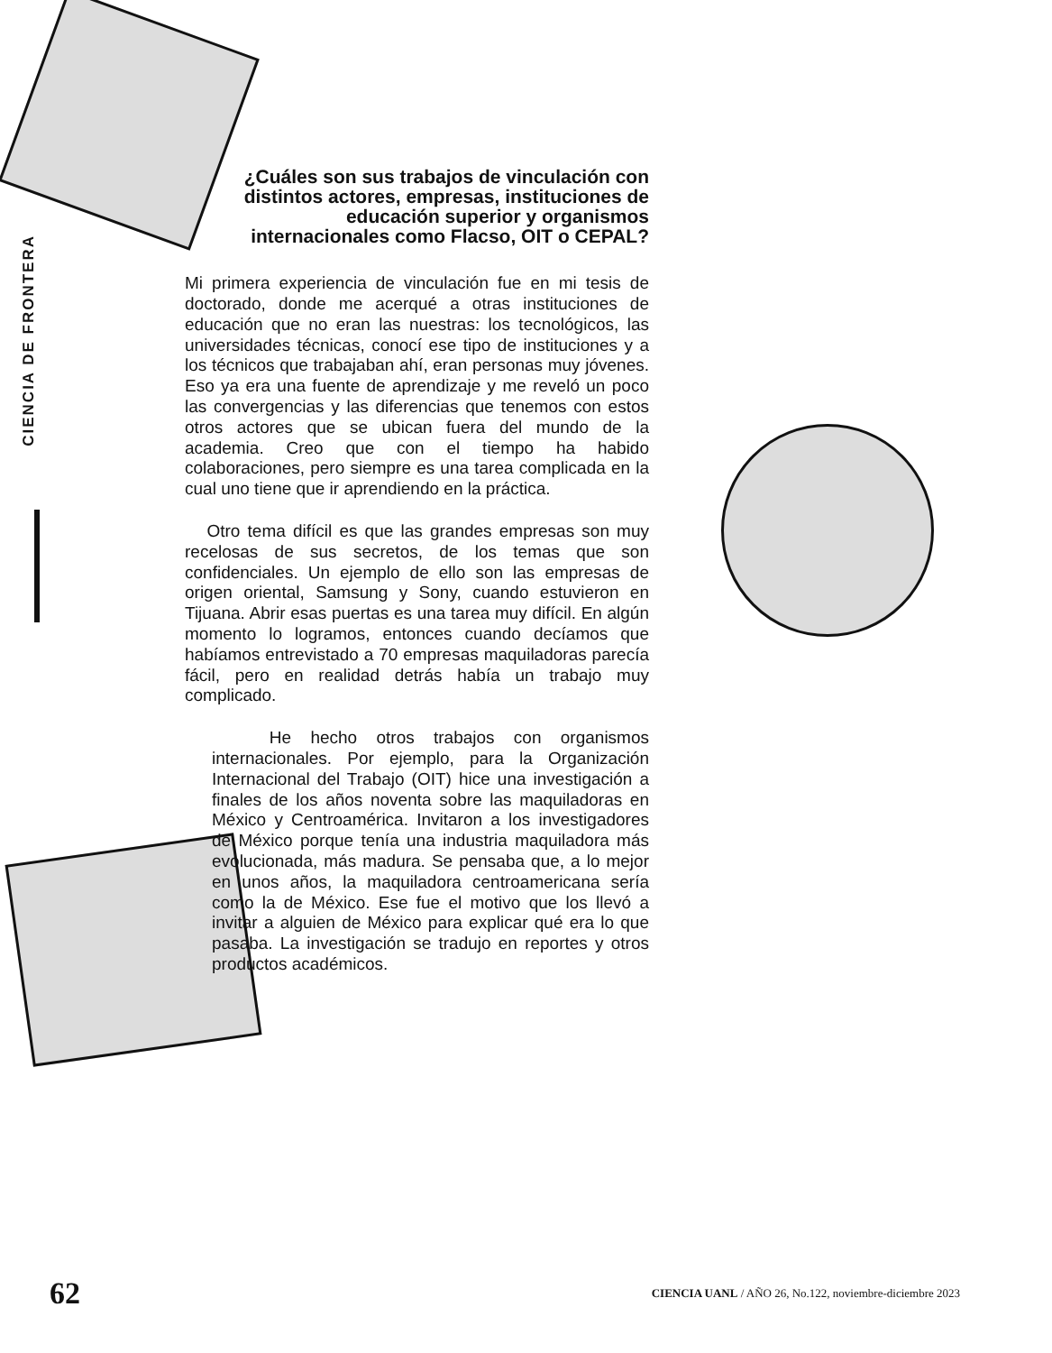CIENCIA DE FRONTERA
¿Cuáles son sus trabajos de vinculación con distintos actores, empresas, instituciones de educación superior y organismos internacionales como Flacso, OIT o CEPAL?
Mi primera experiencia de vinculación fue en mi tesis de doctorado, donde me acerqué a otras instituciones de educación que no eran las nuestras: los tecnológicos, las universidades técnicas, conocí ese tipo de instituciones y a los técnicos que trabajaban ahí, eran personas muy jóvenes. Eso ya era una fuente de aprendizaje y me reveló un poco las convergencias y las diferencias que tenemos con estos otros actores que se ubican fuera del mundo de la academia. Creo que con el tiempo ha habido colaboraciones, pero siempre es una tarea complicada en la cual uno tiene que ir aprendiendo en la práctica.
Otro tema difícil es que las grandes empresas son muy recelosas de sus secretos, de los temas que son confidenciales. Un ejemplo de ello son las empresas de origen oriental, Samsung y Sony, cuando estuvieron en Tijuana. Abrir esas puertas es una tarea muy difícil. En algún momento lo logramos, entonces cuando decíamos que habíamos entrevistado a 70 empresas maquiladoras parecía fácil, pero en realidad detrás había un trabajo muy complicado.
He hecho otros trabajos con organismos internacionales. Por ejemplo, para la Organización Internacional del Trabajo (OIT) hice una investigación a finales de los años noventa sobre las maquiladoras en México y Centroamérica. Invitaron a los investigadores de México porque tenía una industria maquiladora más evolucionada, más madura. Se pensaba que, a lo mejor en unos años, la maquiladora centroamericana sería como la de México. Ese fue el motivo que los llevó a invitar a alguien de México para explicar qué era lo que pasaba. La investigación se tradujo en reportes y otros productos académicos.
62 CIENCIA UANL / AÑO 26, No.122, noviembre-diciembre 2023